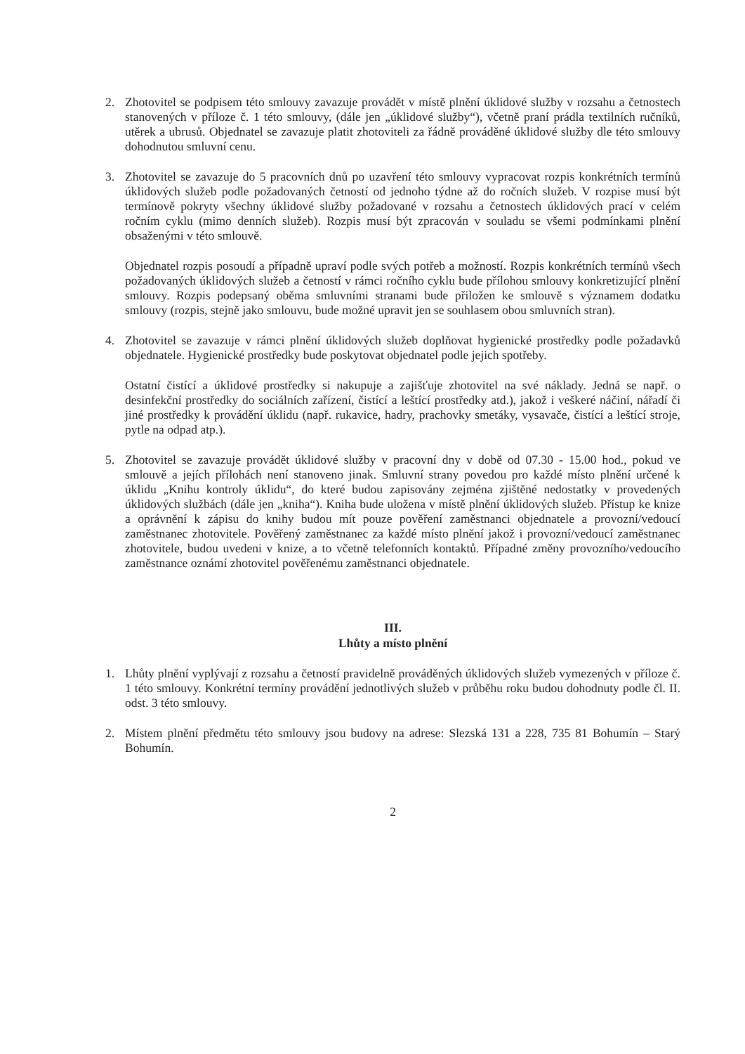2. Zhotovitel se podpisem této smlouvy zavazuje provádět v místě plnění úklidové služby v rozsahu a četnostech stanovených v příloze č. 1 této smlouvy, (dále jen „úklidové služby“), včetně praní prádla textilních ručníků, utěrek a ubrusů. Objednatel se zavazuje platit zhotoviteli za řádně prováděné úklidové služby dle této smlouvy dohodnutou smluvní cenu.
3. Zhotovitel se zavazuje do 5 pracovních dnů po uzavření této smlouvy vypracovat rozpis konkrétních termínů úklidových služeb podle požadovaných četností od jednoho týdne až do ročních služeb. V rozpise musí být termínově pokryty všechny úklidové služby požadované v rozsahu a četnostech úklidových prací v celém ročním cyklu (mimo denních služeb). Rozpis musí být zpracován v souladu se všemi podmínkami plnění obsaženými v této smlouvě.
Objednatel rozpis posoudí a případně upraví podle svých potřeb a možností. Rozpis konkrétních termínů všech požadovaných úklidových služeb a četností v rámci ročního cyklu bude přílohou smlouvy konkretizující plnění smlouvy. Rozpis podepsaný oběma smluvními stranami bude přiložen ke smlouvě s významem dodatku smlouvy (rozpis, stejně jako smlouvu, bude možné upravit jen se souhlasem obou smluvních stran).
4. Zhotovitel se zavazuje v rámci plnění úklidových služeb doplňovat hygienické prostředky podle požadavků objednatele. Hygienické prostředky bude poskytovat objednatel podle jejich spotřeby.
Ostatní čistící a úklidové prostředky si nakupuje a zajišťuje zhotovitel na své náklady. Jedná se např. o desinfekční prostředky do sociálních zařízení, čistící a leštící prostředky atd.), jakož i veškeré náčiní, nářadí či jiné prostředky k provádění úklidu (např. rukavice, hadry, prachovky smetáky, vysavače, čistící a leštící stroje, pytle na odpad atp.).
5. Zhotovitel se zavazuje provádět úklidové služby v pracovní dny v době od 07.30 - 15.00 hod., pokud ve smlouvě a jejích přílohách není stanoveno jinak. Smluvní strany povedou pro každé místo plnění určené k úklidu „Knihu kontroly úklidu“, do které budou zapisovány zejména zjištěné nedostatky v provedených úklidových službách (dále jen „kniha“). Kniha bude uložena v místě plnění úklidových služeb. Přístup ke knize a oprávnění k zápisu do knihy budou mít pouze pověření zaměstnanci objednatele a provozní/vedoucí zaměstnanec zhotovitele. Pověřený zaměstnanec za každé místo plnění jakož i provozní/vedoucí zaměstnanec zhotovitele, budou uvedeni v knize, a to včetně telefonních kontaktů. Případné změny provozního/vedoucího zaměstnance oznámí zhotovitel pověřenému zaměstnanci objednatele.
III.
Lhůty a místo plnění
1. Lhůty plnění vyplývají z rozsahu a četností pravidelně prováděných úklidových služeb vymezených v příloze č. 1 této smlouvy. Konkrétní termíny provádění jednotlivých služeb v průběhu roku budou dohodnuty podle čl. II. odst. 3 této smlouvy.
2. Místem plnění předmětu této smlouvy jsou budovy na adrese: Slezská 131 a 228, 735 81 Bohumín – Starý Bohumín.
2